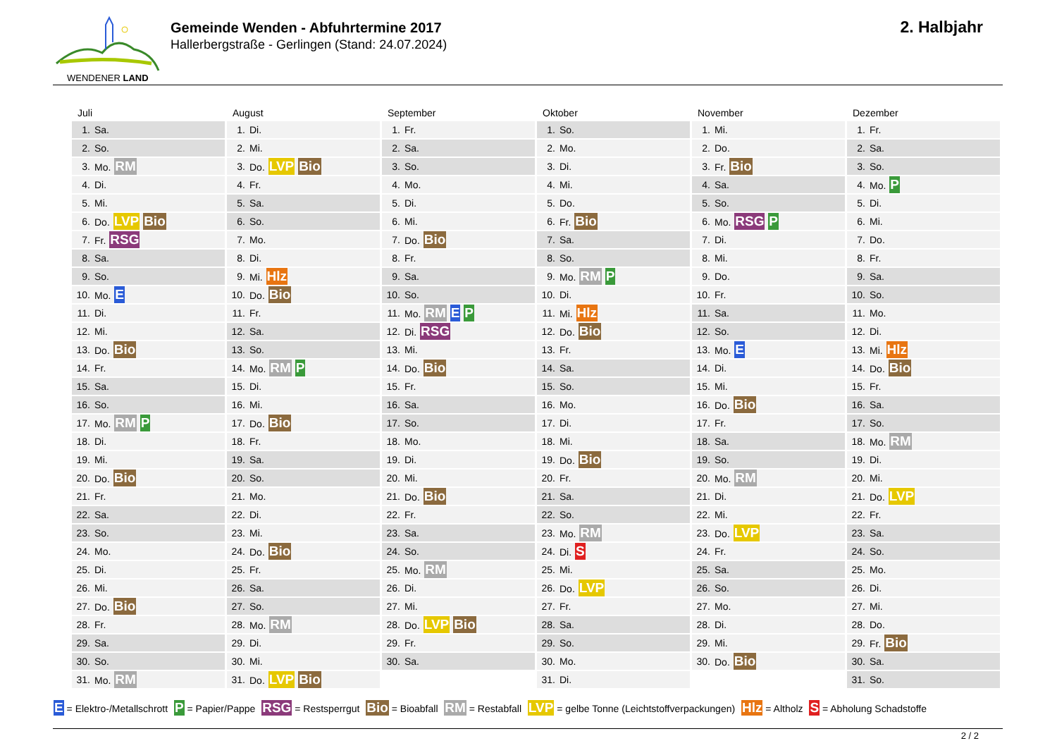WENDENER LAND
Gemeinde Wenden - Abfuhrtermine 2017
Hallerbergstraße - Gerlingen (Stand: 24.07.2024)
2. Halbjahr
Juli
| 1. | Sa. |
| 2. | So. |
| 3. | Mo. RM |
| 4. | Di. |
| 5. | Mi. |
| 6. | Do. LVP Bio |
| 7. | Fr. RSG |
| 8. | Sa. |
| 9. | So. |
| 10. | Mo. E |
| 11. | Di. |
| 12. | Mi. |
| 13. | Do. Bio |
| 14. | Fr. |
| 15. | Sa. |
| 16. | So. |
| 17. | Mo. RM P |
| 18. | Di. |
| 19. | Mi. |
| 20. | Do. Bio |
| 21. | Fr. |
| 22. | Sa. |
| 23. | So. |
| 24. | Mo. |
| 25. | Di. |
| 26. | Mi. |
| 27. | Do. Bio |
| 28. | Fr. |
| 29. | Sa. |
| 30. | So. |
| 31. | Mo. RM |
August
| 1. | Di. |
| 2. | Mi. |
| 3. | Do. LVP Bio |
| 4. | Fr. |
| 5. | Sa. |
| 6. | So. |
| 7. | Mo. |
| 8. | Di. |
| 9. | Mi. Hlz |
| 10. | Do. Bio |
| 11. | Fr. |
| 12. | Sa. |
| 13. | So. |
| 14. | Mo. RM P |
| 15. | Di. |
| 16. | Mi. |
| 17. | Do. Bio |
| 18. | Fr. |
| 19. | Sa. |
| 20. | So. |
| 21. | Mo. |
| 22. | Di. |
| 23. | Mi. |
| 24. | Do. Bio |
| 25. | Fr. |
| 26. | Sa. |
| 27. | So. |
| 28. | Mo. RM |
| 29. | Di. |
| 30. | Mi. |
| 31. | Do. LVP Bio |
September
| 1. | Fr. |
| 2. | Sa. |
| 3. | So. |
| 4. | Mo. |
| 5. | Di. |
| 6. | Mi. |
| 7. | Do. Bio |
| 8. | Fr. |
| 9. | Sa. |
| 10. | So. |
| 11. | Mo. RM E P |
| 12. | Di. RSG |
| 13. | Mi. |
| 14. | Do. Bio |
| 15. | Fr. |
| 16. | Sa. |
| 17. | So. |
| 18. | Mo. |
| 19. | Di. |
| 20. | Mi. |
| 21. | Do. Bio |
| 22. | Fr. |
| 23. | Sa. |
| 24. | So. |
| 25. | Mo. RM |
| 26. | Di. |
| 27. | Mi. |
| 28. | Do. LVP Bio |
| 29. | Fr. |
| 30. | Sa. |
Oktober
| 1. | So. |
| 2. | Mo. |
| 3. | Di. |
| 4. | Mi. |
| 5. | Do. |
| 6. | Fr. Bio |
| 7. | Sa. |
| 8. | So. |
| 9. | Mo. RM P |
| 10. | Di. |
| 11. | Mi. Hlz |
| 12. | Do. Bio |
| 13. | Fr. |
| 14. | Sa. |
| 15. | So. |
| 16. | Mo. |
| 17. | Di. |
| 18. | Mi. |
| 19. | Do. Bio |
| 20. | Fr. |
| 21. | Sa. |
| 22. | So. |
| 23. | Mo. RM |
| 24. | Di. S |
| 25. | Mi. |
| 26. | Do. LVP |
| 27. | Fr. |
| 28. | Sa. |
| 29. | So. |
| 30. | Mo. |
| 31. | Di. |
November
| 1. | Mi. |
| 2. | Do. |
| 3. | Fr. Bio |
| 4. | Sa. |
| 5. | So. |
| 6. | Mo. RSG P |
| 7. | Di. |
| 8. | Mi. |
| 9. | Do. |
| 10. | Fr. |
| 11. | Sa. |
| 12. | So. |
| 13. | Mo. E |
| 14. | Di. |
| 15. | Mi. |
| 16. | Do. Bio |
| 17. | Fr. |
| 18. | Sa. |
| 19. | So. |
| 20. | Mo. RM |
| 21. | Di. |
| 22. | Mi. |
| 23. | Do. LVP |
| 24. | Fr. |
| 25. | Sa. |
| 26. | So. |
| 27. | Mo. |
| 28. | Di. |
| 29. | Mi. |
| 30. | Do. Bio |
Dezember
| 1. | Fr. |
| 2. | Sa. |
| 3. | So. |
| 4. | Mo. P |
| 5. | Di. |
| 6. | Mi. |
| 7. | Do. |
| 8. | Fr. |
| 9. | Sa. |
| 10. | So. |
| 11. | Mo. |
| 12. | Di. |
| 13. | Mi. Hlz |
| 14. | Do. Bio |
| 15. | Fr. |
| 16. | Sa. |
| 17. | So. |
| 18. | Mo. RM |
| 19. | Di. |
| 20. | Mi. |
| 21. | Do. LVP |
| 22. | Fr. |
| 23. | Sa. |
| 24. | So. |
| 25. | Mo. |
| 26. | Di. |
| 27. | Mi. |
| 28. | Do. |
| 29. | Fr. Bio |
| 30. | Sa. |
| 31. | So. |
E = Elektro-/Metallschrott P = Papier/Pappe RSG = Restsperrgut Bio = Bioabfall RM = Restabfall LVP = gelbe Tonne (Leichtstoffverpackungen) Hlz = Altholz S = Abholung Schadstoffe
2 / 2